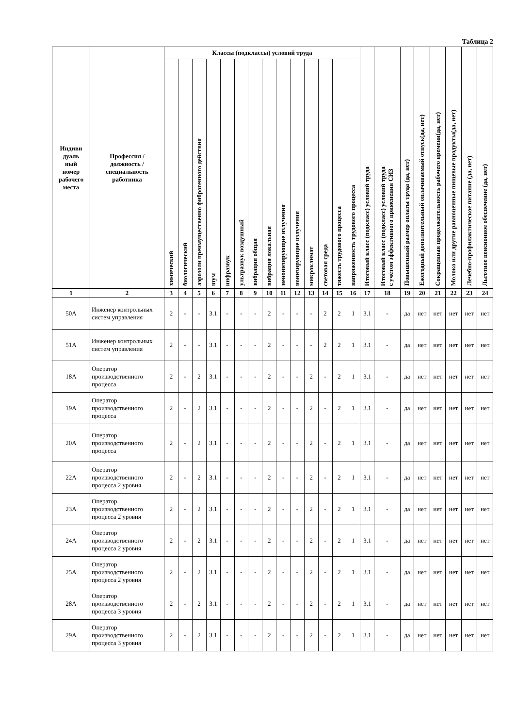Таблица 2
| Индиви дуаль ный номер рабочего места | Профессия / должность / специальность работника | Классы (подклассы) условий труда | | | | | | | | | | | | | | Итоговый класс (подкласс) условий труда | Итоговый класс (подкласс) условий труда с учётом эффективного применения СИЗ | Повышенный размер оплаты труда (да, нет) | Ежегодный дополнительный оплачиваемый отпуск(да, нет) | Сокращенная продолжительность рабочего времени(да, нет) | Молоко или другие равноценные пищевые продукты(да, нет) | Лечебно-профилактическое питание (да, нет) | Льготное пенсионное обеспечение (да, нет) |
| --- | --- | --- | --- | --- | --- | --- | --- | --- | --- | --- | --- | --- | --- | --- | --- | --- | --- | --- | --- | --- | --- | --- | --- |
| | | химический | биологический | аэрозоли преимущественно фиброгенного действия | шум | инфразвук | ультразвук воздушный | вибрация общая | вибрация локальная | неионизирующие излучения | ионизирующие излучения | микроклимат | световая среда | тяжесть трудового процесса | напряженность трудового процесса | | | | | | | | |
| 1 | 2 | 3 | 4 | 5 | 6 | 7 | 8 | 9 | 10 | 11 | 12 | 13 | 14 | 15 | 16 | 17 | 18 | 19 | 20 | 21 | 22 | 23 | 24 |
| 50А | Инженер контрольных систем управления | 2 | - | - | 3.1 | - | - | - | 2 | - | - | - | 2 | 2 | 1 | 3.1 | - | да | нет | нет | нет | нет | нет |
| 51А | Инженер контрольных систем управления | 2 | - | - | 3.1 | - | - | - | 2 | - | - | - | 2 | 2 | 1 | 3.1 | - | да | нет | нет | нет | нет | нет |
| 18А | Оператор производственного процесса | 2 | - | 2 | 3.1 | - | - | - | 2 | - | - | 2 | - | 2 | 1 | 3.1 | - | да | нет | нет | нет | нет | нет |
| 19А | Оператор производственного процесса | 2 | - | 2 | 3.1 | - | - | - | 2 | - | - | 2 | - | 2 | 1 | 3.1 | - | да | нет | нет | нет | нет | нет |
| 20А | Оператор производственного процесса | 2 | - | 2 | 3.1 | - | - | - | 2 | - | - | 2 | - | 2 | 1 | 3.1 | - | да | нет | нет | нет | нет | нет |
| 22А | Оператор производственного процесса 2 уровня | 2 | - | 2 | 3.1 | - | - | - | 2 | - | - | 2 | - | 2 | 1 | 3.1 | - | да | нет | нет | нет | нет | нет |
| 23А | Оператор производственного процесса 2 уровня | 2 | - | 2 | 3.1 | - | - | - | 2 | - | - | 2 | - | 2 | 1 | 3.1 | - | да | нет | нет | нет | нет | нет |
| 24А | Оператор производственного процесса 2 уровня | 2 | - | 2 | 3.1 | - | - | - | 2 | - | - | 2 | - | 2 | 1 | 3.1 | - | да | нет | нет | нет | нет | нет |
| 25А | Оператор производственного процесса 2 уровня | 2 | - | 2 | 3.1 | - | - | - | 2 | - | - | 2 | - | 2 | 1 | 3.1 | - | да | нет | нет | нет | нет | нет |
| 28А | Оператор производственного процесса 3 уровня | 2 | - | 2 | 3.1 | - | - | - | 2 | - | - | 2 | - | 2 | 1 | 3.1 | - | да | нет | нет | нет | нет | нет |
| 29А | Оператор производственного процесса 3 уровня | 2 | - | 2 | 3.1 | - | - | - | 2 | - | - | 2 | - | 2 | 1 | 3.1 | - | да | нет | нет | нет | нет | нет |